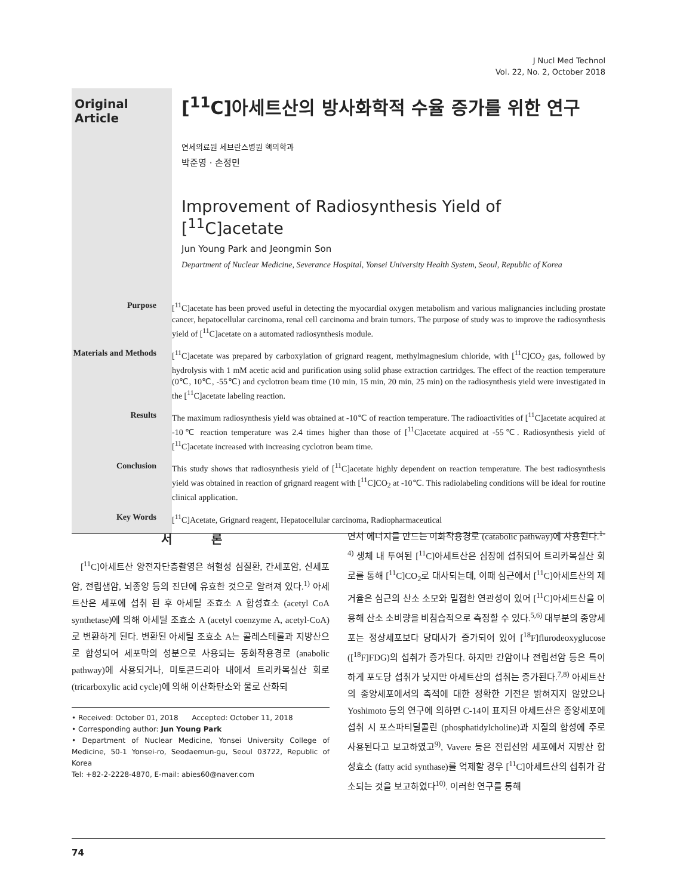J Nucl Med Technol
Vol. 22, No. 2, October 2018
Original Article
[<sup>11</sup>C]아세트산의 방사화학적 수율 증가를 위한 연구
연세의료원 세브란스병원 핵의학과
박준영 · 손정민
Improvement of Radiosynthesis Yield of [<sup>11</sup>C]acetate
Jun Young Park and Jeongmin Son
Department of Nuclear Medicine, Severance Hospital, Yonsei University Health System, Seoul, Republic of Korea
Purpose [<sup>11</sup>C]acetate has been proved useful in detecting the myocardial oxygen metabolism and various malignancies including prostate cancer, hepatocellular carcinoma, renal cell carcinoma and brain tumors. The purpose of study was to improve the radiosynthesis yield of [<sup>11</sup>C]acetate on a automated radiosynthesis module.
Materials and Methods
[<sup>11</sup>C]acetate was prepared by carboxylation of grignard reagent, methylmagnesium chloride, with [<sup>11</sup>C]CO<sub>2</sub> gas, followed by hydrolysis with 1 mM acetic acid and purification using solid phase extraction cartridges. The effect of the reaction temperature (0℃, 10℃, -55℃) and cyclotron beam time (10 min, 15 min, 20 min, 25 min) on the radiosynthesis yield were investigated in the [<sup>11</sup>C]acetate labeling reaction.
Results The maximum radiosynthesis yield was obtained at -10℃ of reaction temperature. The radioactivities of [<sup>11</sup>C]acetate acquired at -10℃ reaction temperature was 2.4 times higher than those of [<sup>11</sup>C]acetate acquired at -55℃. Radiosynthesis yield of [<sup>11</sup>C]acetate increased with increasing cyclotron beam time.
Conclusion This study shows that radiosynthesis yield of [<sup>11</sup>C]acetate highly dependent on reaction temperature. The best radiosynthesis yield was obtained in reaction of grignard reagent with [<sup>11</sup>C]CO<sub>2</sub> at -10℃. This radiolabeling conditions will be ideal for routine clinical application.
Key Words [<sup>11</sup>C]Acetate, Grignard reagent, Hepatocellular carcinoma, Radiopharmaceutical
서 론
[<sup>11</sup>C]아세트산 양전자단층촬영은 허혈성 심질환, 간세포암, 신세포암, 전립샘암, 뇌종양 등의 진단에 유효한 것으로 알려져 있다.<sup>1)</sup> 아세트산은 세포에 섭취 된 후 아세틸 조효소 A 합성효소 (acetyl CoA synthetase)에 의해 아세틸 조효소 A (acetyl coenzyme A, acetyl-CoA)로 변환하게 된다. 변환된 아세틸 조효소 A는 콜레스테롤과 지방산으로 합성되어 세포막의 성분으로 사용되는 동화작용경로 (anabolic pathway)에 사용되거나, 미토콘드리아 내에서 트리카복실산 회로 (tricarboxylic acid cycle)에 의해 이산화탄소와 물로 산화되
• Received: October 01, 2018 Accepted: October 11, 2018
• Corresponding author: Jun Young Park
• Department of Nuclear Medicine, Yonsei University College of Medicine, 50-1 Yonsei-ro, Seodaemun-gu, Seoul 03722, Republic of Korea
Tel: +82-2-2228-4870, E-mail: abies60@naver.com
면서 에너지를 만드는 이화작용경로 (catabolic pathway)에 사용된다.<sup>1-4)</sup> 생체 내 투여된 [<sup>11</sup>C]아세트산은 심장에 섭취되어 트리카복실산 회로를 통해 [<sup>11</sup>C]CO<sub>2</sub>로 대사되는데, 이때 심근에서 [<sup>11</sup>C]아세트산의 제거율은 심근의 산소 소모와 밀접한 연관성이 있어 [<sup>11</sup>C]아세트산을 이용해 산소 소비량을 비침습적으로 측정할 수 있다.<sup>5,6)</sup> 대부분의 종양세포는 정상세포보다 당대사가 증가되어 있어 [<sup>18</sup>F]flurodeoxyglucose ([<sup>18</sup>F]FDG)의 섭취가 증가된다. 하지만 간암이나 전립선암 등은 특이하게 포도당 섭취가 낮지만 아세트산의 섭취는 증가된다.<sup>7,8)</sup> 아세트산의 종양세포에서의 축적에 대한 정확한 기전은 밝혀지지 않았으나 Yoshimoto 등의 연구에 의하면 C-14이 표지된 아세트산은 종양세포에 섭취 시 포스파티딜콜린 (phosphatidylcholine)과 지질의 합성에 주로 사용된다고 보고하였고<sup>9)</sup>, Vavere 등은 전립선암 세포에서 지방산 합성효소 (fatty acid synthase)를 억제할 경우 [<sup>11</sup>C]아세트산의 섭취가 감소되는 것을 보고하였다<sup>10)</sup>. 이러한 연구를 통해
74